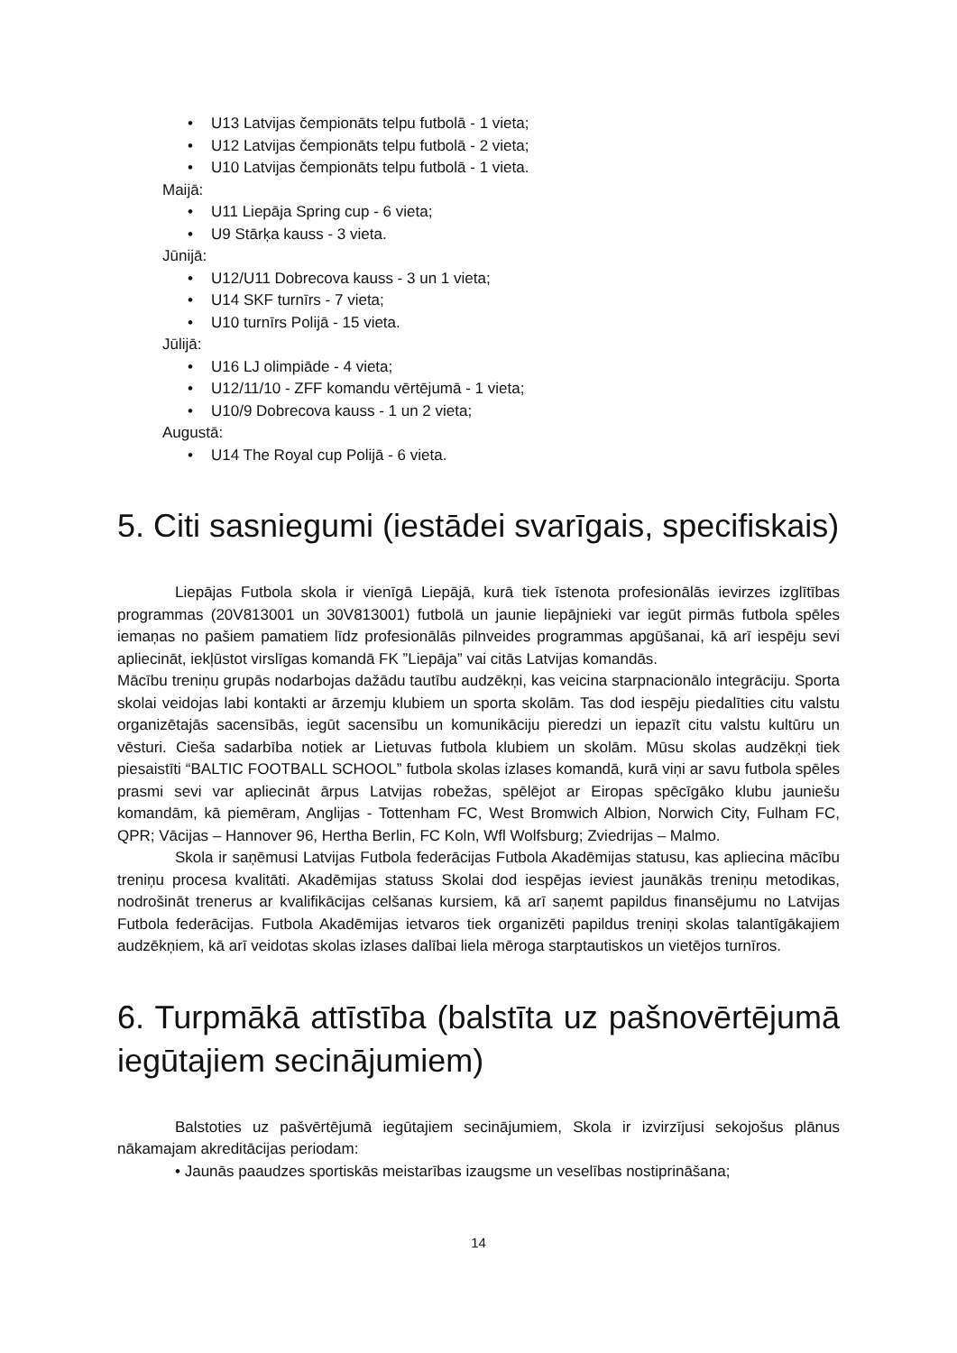• U13 Latvijas čempionāts telpu futbolā - 1 vieta;
• U12 Latvijas čempionāts telpu futbolā - 2 vieta;
• U10 Latvijas čempionāts telpu futbolā - 1 vieta.
Maijā:
• U11 Liepāja Spring cup - 6 vieta;
• U9 Stārķa kauss - 3 vieta.
Jūnijā:
• U12/U11 Dobrecova kauss - 3 un 1 vieta;
• U14 SKF turnīrs - 7 vieta;
• U10 turnīrs Polijā - 15 vieta.
Jūlijā:
• U16 LJ olimpiāde - 4 vieta;
• U12/11/10 - ZFF komandu vērtējumā - 1 vieta;
• U10/9 Dobrecova kauss - 1 un 2 vieta;
Augustā:
• U14 The Royal cup Polijā - 6 vieta.
5. Citi sasniegumi (iestādei svarīgais, specifiskais)
Liepājas Futbola skola ir vienīgā Liepājā, kurā tiek īstenota profesionālās ievirzes izglītības programmas (20V813001 un 30V813001) futbolā un jaunie liepājnieki var iegūt pirmās futbola spēles iemaņas no pašiem pamatiem līdz profesionālās pilnveides programmas apgūšanai, kā arī iespēju sevi apliecināt, iekļūstot virslīgas komandā FK ”Liepāja” vai citās Latvijas komandās.
Mācību treniņu grupās nodarbojas dažādu tautību audzēkņi, kas veicina starpnacionālo integrāciju. Sporta skolai veidojas labi kontakti ar ārzemju klubiem un sporta skolām. Tas dod iespēju piedalīties citu valstu organizētajās sacensībās, iegūt sacensību un komunikāciju pieredzi un iepazīt citu valstu kultūru un vēsturi. Cieša sadarbība notiek ar Lietuvas futbola klubiem un skolām. Mūsu skolas audzēkņi tiek piesaistīti “BALTIC FOOTBALL SCHOOL” futbola skolas izlases komandā, kurā viņi ar savu futbola spēles prasmi sevi var apliecināt ārpus Latvijas robežas, spēlējot ar Eiropas spēcīgāko klubu jauniešu komandām, kā piemēram, Anglijas - Tottenham FC, West Bromwich Albion, Norwich City, Fulham FC, QPR; Vācijas – Hannover 96, Hertha Berlin, FC Koln, Wfl Wolfsburg; Zviedrijas – Malmo.
Skola ir saņēmusi Latvijas Futbola federācijas Futbola Akadēmijas statusu, kas apliecina mācību treniņu procesa kvalitāti. Akadēmijas statuss Skolai dod iespējas ieviest jaunākās treniņu metodikas, nodrošināt trenerus ar kvalifikācijas celšanas kursiem, kā arī saņemt papildus finansējumu no Latvijas Futbola federācijas. Futbola Akadēmijas ietvaros tiek organizēti papildus treniņi skolas talantīgākajiem audzēkņiem, kā arī veidotas skolas izlases dalībai liela mēroga starptautiskos un vietējos turnīros.
6. Turpmākā attīstība (balstīta uz pašnovērtējumā iegūtajiem secinājumiem)
Balstoties uz pašvērtējumā iegūtajiem secinājumiem, Skola ir izvirzījusi sekojošus plānus nākamajam akreditācijas periodam:
• Jaunās paaudzes sportiskās meistarības izaugsme un veselības nostiprināšana;
14